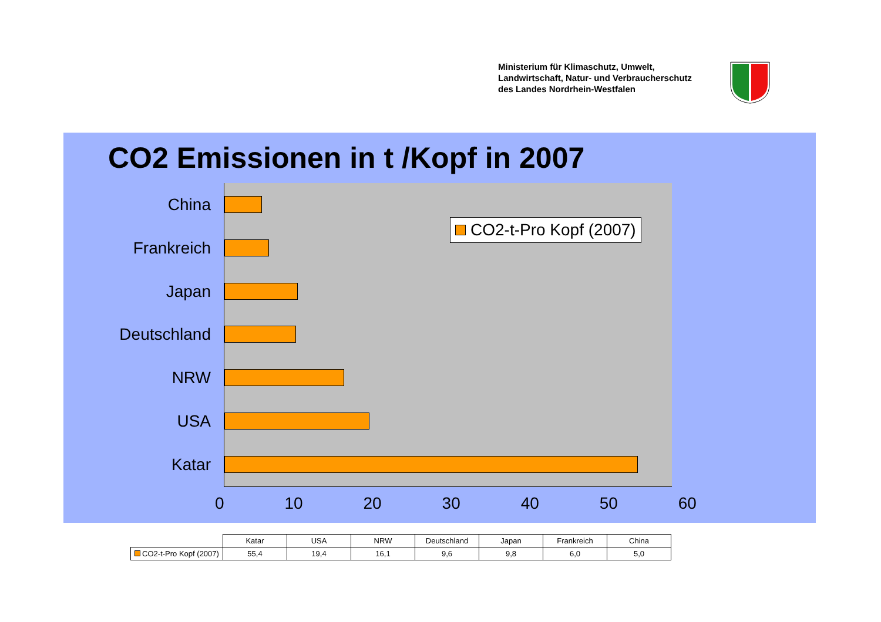Ministerium für Klimaschutz, Umwelt,
Landwirtschaft, Natur- und Verbraucherschutz
des Landes Nordrhein-Westfalen
CO2 Emissionen in t /Kopf in 2007
China
Frankreich
Japan
Deutschland
NRW
USA
Katar
CO2-t-Pro Kopf (2007)
0 10 20 30 40 50 60
| | Katar | USA | NRW | Deutschland | Japan | Frankreich | China |
| --- | --- | --- | --- | --- | --- | --- | --- |
| CO2-t-Pro Kopf (2007) | 55,4 | 19,4 | 16,1 | 9,6 | 9,8 | 6,0 | 5,0 |